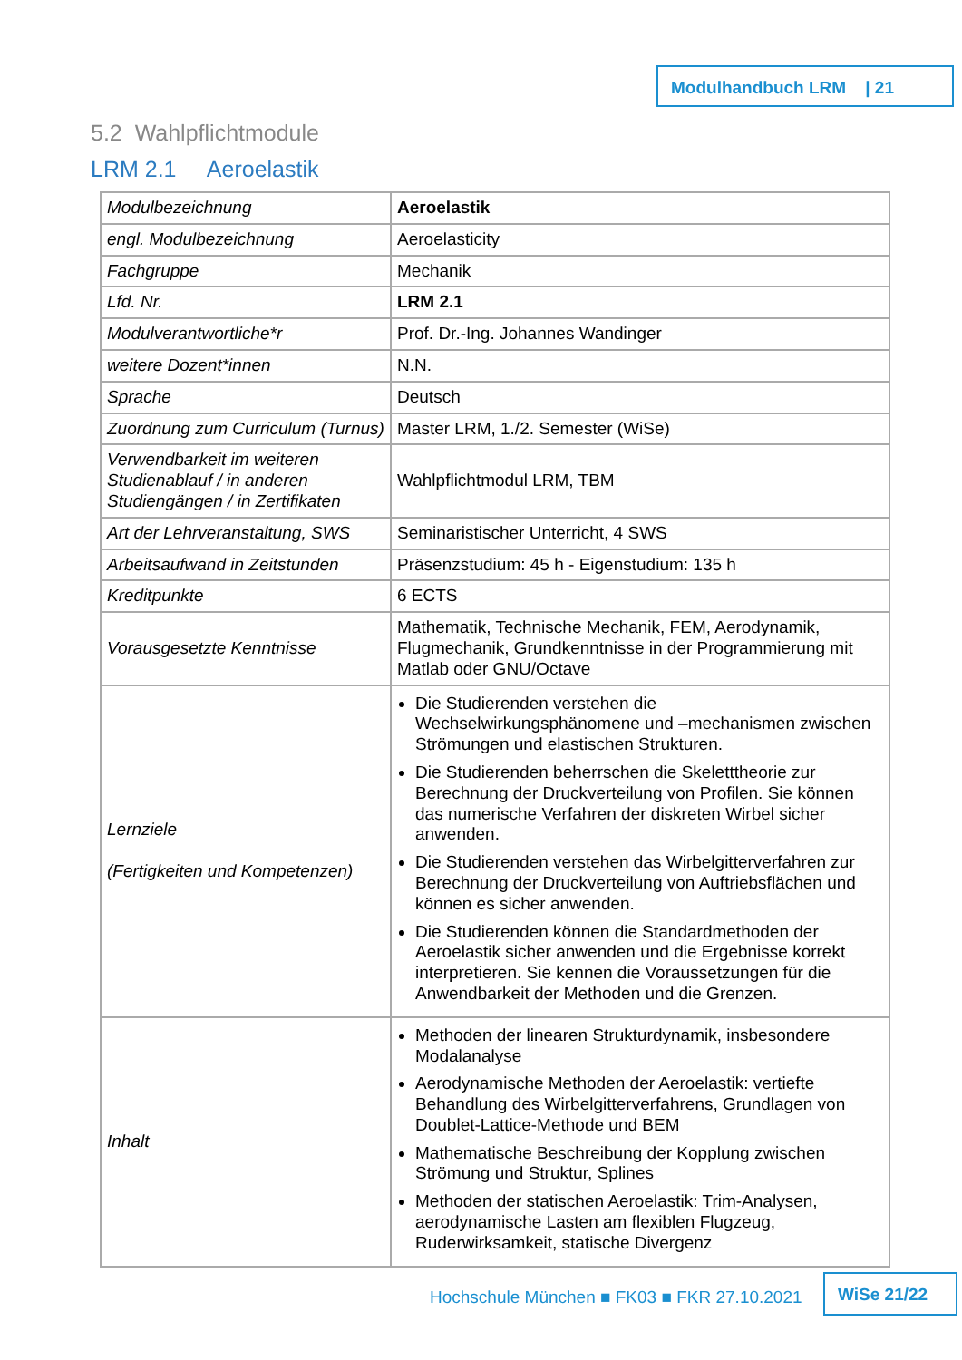Modulhandbuch LRM | 21
5.2 Wahlpflichtmodule
LRM 2.1 Aeroelastik
| Modulbezeichnung | Aeroelastik |
| engl. Modulbezeichnung | Aeroelasticity |
| Fachgruppe | Mechanik |
| Lfd. Nr. | LRM 2.1 |
| Modulverantwortliche*r | Prof. Dr.-Ing. Johannes Wandinger |
| weitere Dozent*innen | N.N. |
| Sprache | Deutsch |
| Zuordnung zum Curriculum (Turnus) | Master LRM, 1./2. Semester (WiSe) |
| Verwendbarkeit im weiteren Studienablauf / in anderen Studiengängen / in Zertifikaten | Wahlpflichtmodul LRM, TBM |
| Art der Lehrveranstaltung, SWS | Seminaristischer Unterricht, 4 SWS |
| Arbeitsaufwand in Zeitstunden | Präsenzstudium: 45 h - Eigenstudium: 135 h |
| Kreditpunkte | 6 ECTS |
| Vorausgesetzte Kenntnisse | Mathematik, Technische Mechanik, FEM, Aerodynamik, Flugmechanik, Grundkenntnisse in der Programmierung mit Matlab oder GNU/Octave |
| Lernziele (Fertigkeiten und Kompetenzen) | Die Studierenden verstehen die Wechselwirkungsphänomene und –mechanismen zwischen Strömungen und elastischen Strukturen. Die Studierenden beherrschen die Skeletttheorie zur Berechnung der Druckverteilung von Profilen. Sie können das numerische Verfahren der diskreten Wirbel sicher anwenden. Die Studierenden verstehen das Wirbelgitterverfahren zur Berechnung der Druckverteilung von Auftriebsflächen und können es sicher anwenden. Die Studierenden können die Standardmethoden der Aeroelastik sicher anwenden und die Ergebnisse korrekt interpretieren. Sie kennen die Voraussetzungen für die Anwendbarkeit der Methoden und die Grenzen. |
| Inhalt | Methoden der linearen Strukturdynamik, insbesondere Modalanalyse Aerodynamische Methoden der Aeroelastik: vertiefte Behandlung des Wirbelgitterverfahrens, Grundlagen von Doublet-Lattice-Methode und BEM Mathematische Beschreibung der Kopplung zwischen Strömung und Struktur, Splines Methoden der statischen Aeroelastik: Trim-Analysen, aerodynamische Lasten am flexiblen Flugzeug, Ruderwirksamkeit, statische Divergenz |
Hochschule München ■ FK03 ■ FKR 27.10.2021
WiSe 21/22